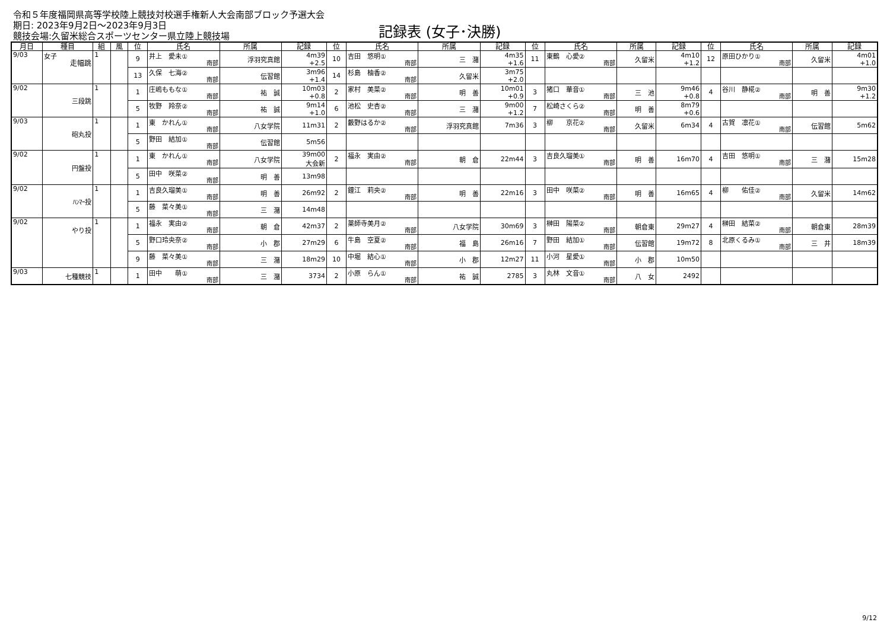令和５年度福岡県高等学校陸上競技対校選手権新人大会南部ブロック予選大会
期日: 2023年9月2日～2023年9月3日
競技会場:久留米総合スポーツセンター県立陸上競技場
記録表 (女子･決勝)
| 月日 | 種目 | 組 | 風 | 位 | 氏名 | 所属 | 記録 | 位 | 氏名 | 所属 | 記録 | 位 | 氏名 | 所属 | 記録 | 位 | 氏名 | 所属 | 記録 |
| --- | --- | --- | --- | --- | --- | --- | --- | --- | --- | --- | --- | --- | --- | --- | --- | --- | --- | --- | --- |
| 9/03 | 女子 走幅跳 | 1 | | 9 | 井上 愛未① 南部 | 浮羽究真館 | 4m39 +2.5 | 10 | 吉田 悠明① 南部 | 三 潴 | 4m35 +1.6 | 11 | 東鶴 心愛② 南部 | 久留米 | 4m10 +1.2 | 12 | 原田ひかり① 南部 | 久留米 | 4m01 +1.0 |
| | | | | 13 | 久保 七海② 南部 | 伝習館 | 3m96 +1.4 | 14 | 杉島 柚香② 南部 | 久留米 | 3m75 +2.0 | | | | | | | | |
| 9/02 | 三段跳 | 1 | | 1 | 庄嶋ももな① 南部 | 祐 誠 | 10m03 +0.8 | 2 | 家村 美菜② 南部 | 明 善 | 10m01 +0.9 | 3 | 猪口 華音① 南部 | 三 池 | 9m46 +0.8 | 4 | 谷川 静椛② 南部 | 明 善 | 9m30 +1.2 |
| | | | | 5 | 牧野 羚奈② 南部 | 祐 誠 | 9m14 +1.0 | 6 | 池松 史杏② 南部 | 三 潴 | 9m00 +1.2 | 7 | 松崎さくら② 南部 | 明 善 | 8m79 +0.6 | | | | |
| 9/03 | 砲丸投 | 1 | | 1 | 東 かれん① 南部 | 八女学院 | 11m31 | 2 | 藪野はるか② 南部 | 浮羽究真館 | 7m36 | 3 | 柳 京花② 南部 | 久留米 | 6m34 | 4 | 古賀 凛花① 南部 | 伝習館 | 5m62 |
| | | | | 5 | 野田 結加① 南部 | 伝習館 | 5m56 | | | | | | | | | | | | |
| 9/02 | 円盤投 | 1 | | 1 | 東 かれん① 南部 | 八女学院 | 39m00 大会新 | 2 | 福永 実由② 南部 | 朝 倉 | 22m44 | 3 | 吉良久瑠美① 南部 | 明 善 | 16m70 | 4 | 吉田 悠明① 南部 | 三 潴 | 15m28 |
| | | | | 5 | 田中 咲菜② 南部 | 明 善 | 13m98 | | | | | | | | | | | | |
| 9/02 | ﾊﾝﾏｰ投 | 1 | | 1 | 吉良久瑠美① 南部 | 明 善 | 26m92 | 2 | 鐘江 莉央② 南部 | 明 善 | 22m16 | 3 | 田中 咲菜② 南部 | 明 善 | 16m65 | 4 | 柳 佑佳② 南部 | 久留米 | 14m62 |
| | | | | 5 | 藤 菜々美① 南部 | 三 潴 | 14m48 | | | | | | | | | | | | |
| 9/02 | やり投 | 1 | | 1 | 福永 実由② 南部 | 朝 倉 | 42m37 | 2 | 薬師寺美月② 南部 | 八女学院 | 30m69 | 3 | 榊田 陽菜② 南部 | 朝倉東 | 29m27 | 4 | 榊田 結菜② 南部 | 朝倉東 | 28m39 |
| | | | | 5 | 野口玲央奈② 南部 | 小 郡 | 27m29 | 6 | 牛島 空夏② 南部 | 福 島 | 26m16 | 7 | 野田 結加① 南部 | 伝習館 | 19m72 | 8 | 北原くるみ① 南部 | 三 井 | 18m39 |
| | | | | 9 | 藤 菜々美① 南部 | 三 潴 | 18m29 | 10 | 中堀 結心① 南部 | 小 郡 | 12m27 | 11 | 小河 星愛① 南部 | 小 郡 | 10m50 | | | | |
| 9/03 | 七種競技 | 1 | | 1 | 田中 萌① 南部 | 三 潴 | 3734 | 2 | 小原 らん① 南部 | 祐 誠 | 2785 | 3 | 丸林 文音① 南部 | 八 女 | 2492 | | | | |
9/12